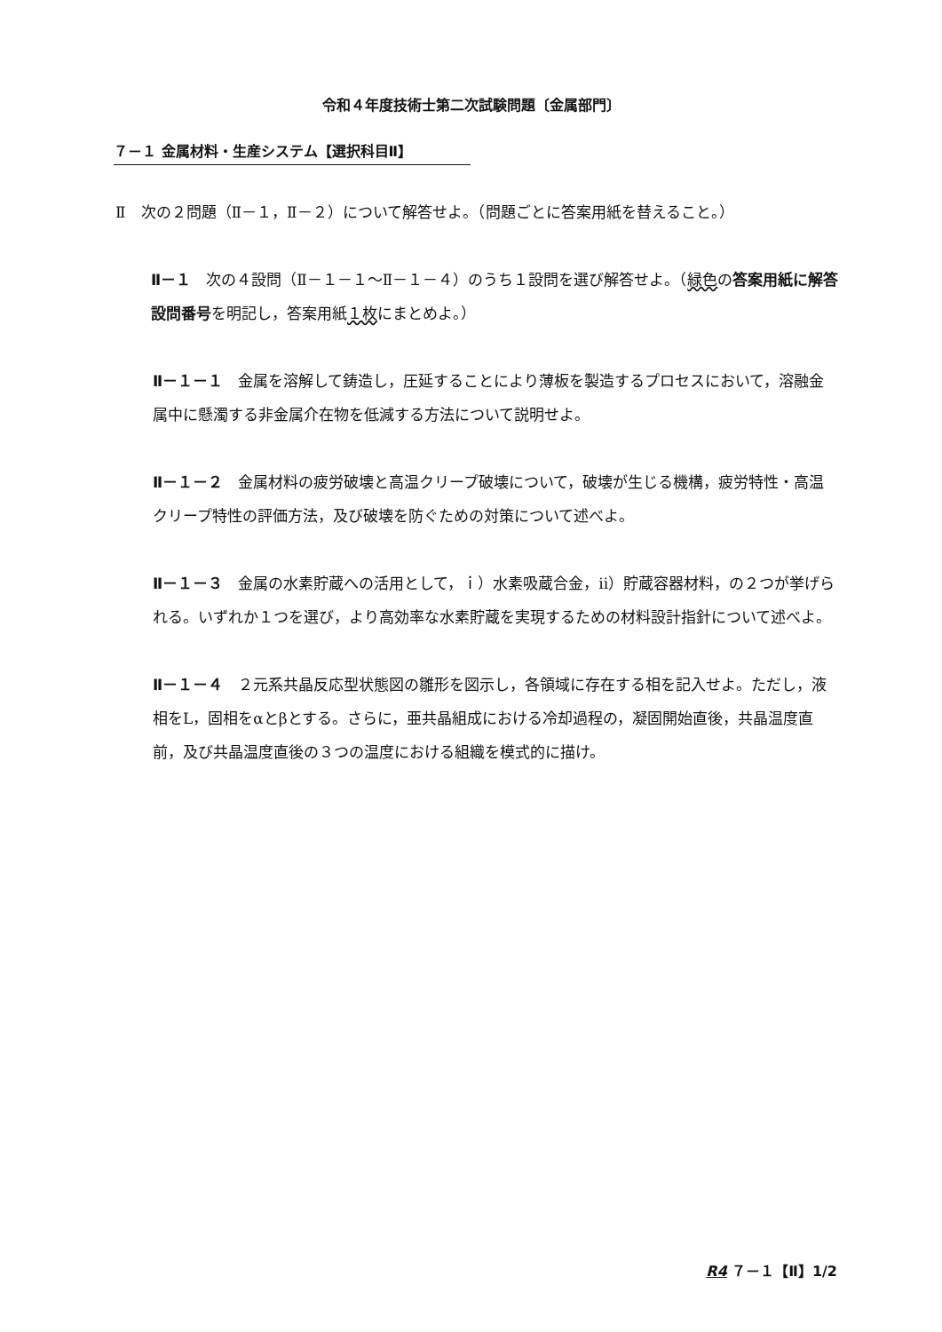令和４年度技術士第二次試験問題〔金属部門〕
７－１ 金属材料・生産システム【選択科目Ⅱ】
Ⅱ　次の２問題（Ⅱ－１，Ⅱ－２）について解答せよ。（問題ごとに答案用紙を替えること。）
Ⅱ－１　次の４設問（Ⅱ－１－１～Ⅱ－１－４）のうち１設問を選び解答せよ。（緑色の答案用紙に解答設問番号を明記し，答案用紙１枚にまとめよ。）
Ⅱ－１－１　金属を溶解して鋳造し，圧延することにより薄板を製造するプロセスにおいて，溶融金属中に懸濁する非金属介在物を低減する方法について説明せよ。
Ⅱ－１－２　金属材料の疲労破壊と高温クリープ破壊について，破壊が生じる機構，疲労特性・高温クリープ特性の評価方法，及び破壊を防ぐための対策について述べよ。
Ⅱ－１－３　金属の水素貯蔵への活用として，ｉ）水素吸蔵合金，ii）貯蔵容器材料，の２つが挙げられる。いずれか１つを選び，より高効率な水素貯蔵を実現するための材料設計指針について述べよ。
Ⅱ－１－４　２元系共晶反応型状態図の雛形を図示し，各領域に存在する相を記入せよ。ただし，液相をL，固相をαとβとする。さらに，亜共晶組成における冷却過程の，凝固開始直後，共晶温度直前，及び共晶温度直後の３つの温度における組織を模式的に描け。
R4 ７－１【Ⅱ】1/2